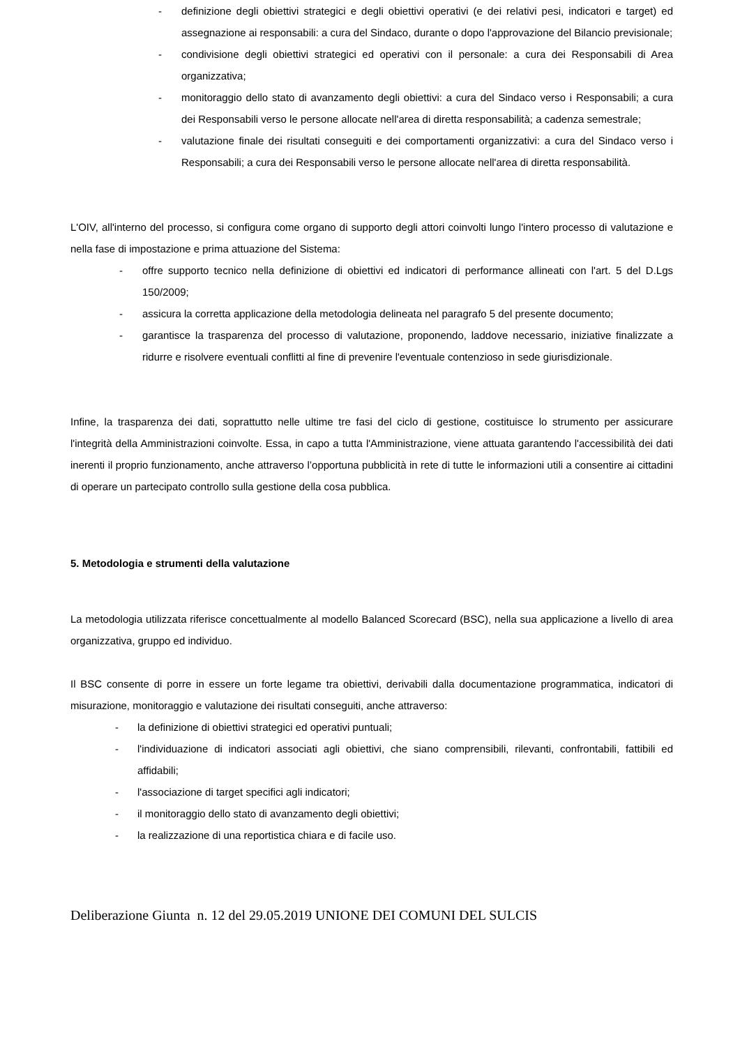- definizione degli obiettivi strategici e degli obiettivi operativi (e dei relativi pesi, indicatori e target) ed assegnazione ai responsabili: a cura del Sindaco, durante o dopo l'approvazione del Bilancio previsionale;
- condivisione degli obiettivi strategici ed operativi con il personale: a cura dei Responsabili di Area organizzativa;
- monitoraggio dello stato di avanzamento degli obiettivi: a cura del Sindaco verso i Responsabili; a cura dei Responsabili verso le persone allocate nell'area di diretta responsabilità; a cadenza semestrale;
- valutazione finale dei risultati conseguiti e dei comportamenti organizzativi: a cura del Sindaco verso i Responsabili; a cura dei Responsabili verso le persone allocate nell'area di diretta responsabilità.
L'OIV, all'interno del processo, si configura come organo di supporto degli attori coinvolti lungo l'intero processo di valutazione e nella fase di impostazione e prima attuazione del Sistema:
- offre supporto tecnico nella definizione di obiettivi ed indicatori di performance allineati con l'art. 5 del D.Lgs 150/2009;
- assicura la corretta applicazione della metodologia delineata nel paragrafo 5 del presente documento;
- garantisce la trasparenza del processo di valutazione, proponendo, laddove necessario, iniziative finalizzate a ridurre e risolvere eventuali conflitti al fine di prevenire l'eventuale contenzioso in sede giurisdizionale.
Infine, la trasparenza dei dati, soprattutto nelle ultime tre fasi del ciclo di gestione, costituisce lo strumento per assicurare l'integrità della Amministrazioni coinvolte. Essa, in capo a tutta l'Amministrazione, viene attuata garantendo l'accessibilità dei dati inerenti il proprio funzionamento, anche attraverso l’opportuna pubblicità in rete di tutte le informazioni utili a consentire ai cittadini di operare un partecipato controllo sulla gestione della cosa pubblica.
5. Metodologia e strumenti della valutazione
La metodologia utilizzata riferisce concettualmente al modello Balanced Scorecard (BSC), nella sua applicazione a livello di area organizzativa, gruppo ed individuo.
Il BSC consente di porre in essere un forte legame tra obiettivi, derivabili dalla documentazione programmatica, indicatori di misurazione, monitoraggio e valutazione dei risultati conseguiti, anche attraverso:
- la definizione di obiettivi strategici ed operativi puntuali;
- l'individuazione di indicatori associati agli obiettivi, che siano comprensibili, rilevanti, confrontabili, fattibili ed affidabili;
- l'associazione di target specifici agli indicatori;
- il monitoraggio dello stato di avanzamento degli obiettivi;
- la realizzazione di una reportistica chiara e di facile uso.
Deliberazione Giunta n. 12 del 29.05.2019 UNIONE DEI COMUNI DEL SULCIS